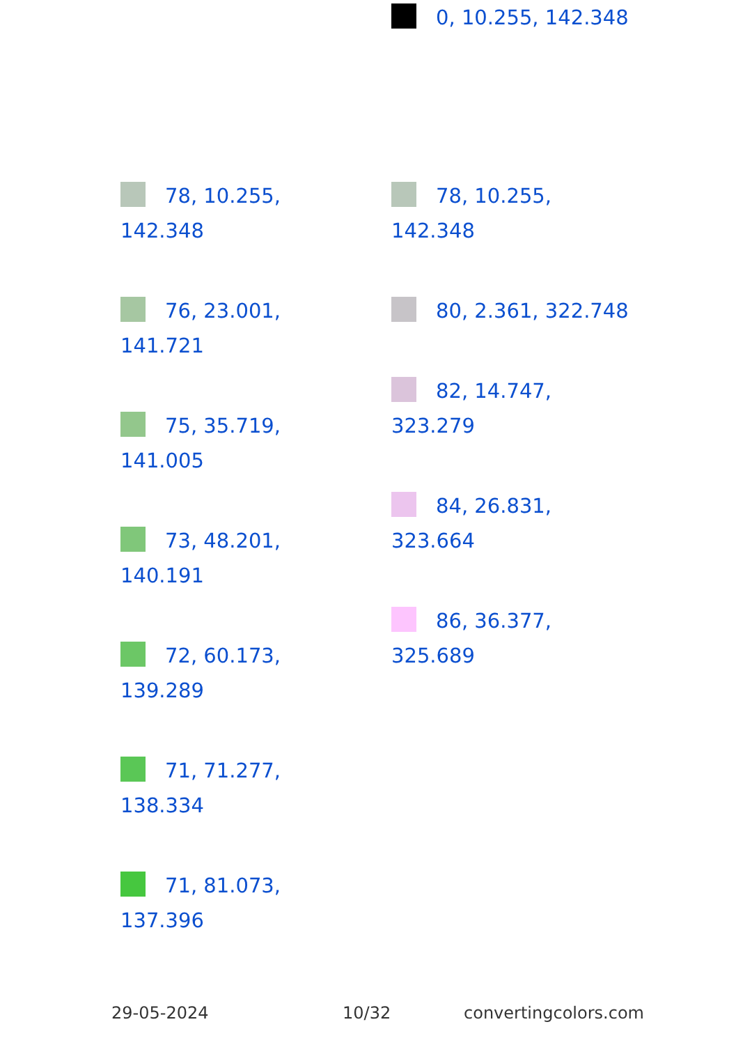0, 10.255, 142.348
78, 10.255, 142.348
76, 23.001, 141.721
75, 35.719, 141.005
73, 48.201, 140.191
72, 60.173, 139.289
71, 71.277, 138.334
71, 81.073, 137.396
78, 10.255, 142.348
80, 2.361, 322.748
82, 14.747, 323.279
84, 26.831, 323.664
86, 36.377, 325.689
29-05-2024 10/32 convertingcolors.com